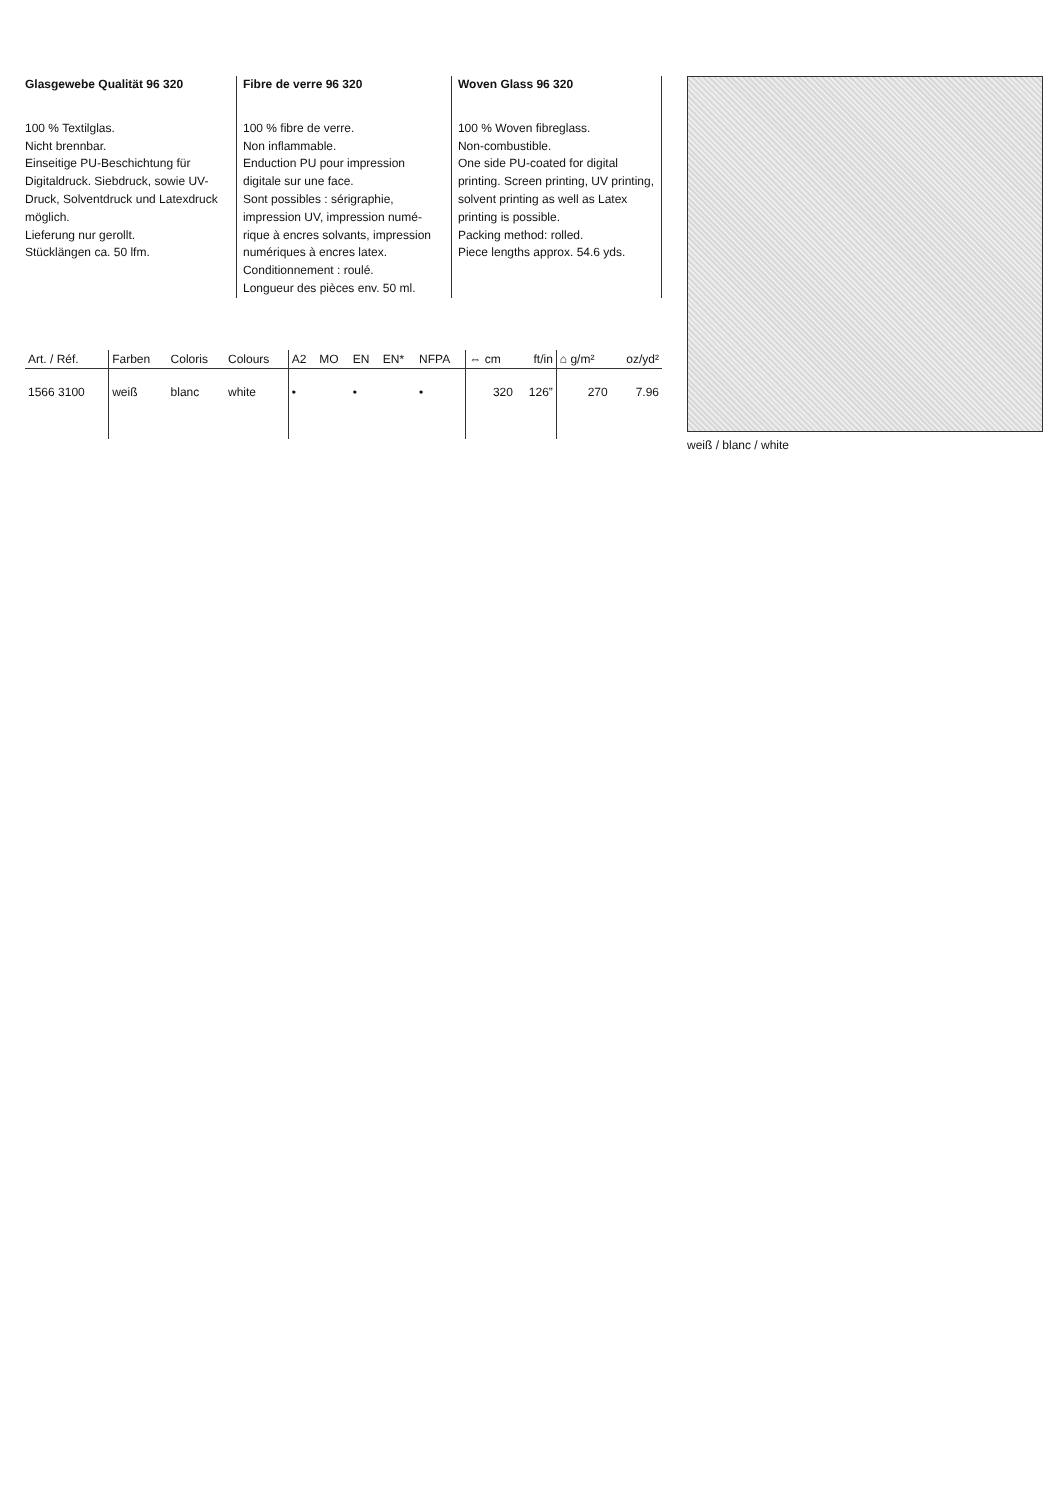Glasgewebe Qualität 96 320
100 % Textilglas.
Nicht brennbar.
Einseitige PU-Beschichtung für Digitaldruck. Siebdruck, sowie UV-Druck, Solventdruck und Latexdruck möglich.
Lieferung nur gerollt.
Stücklängen ca. 50 lfm.
Fibre de verre 96 320
100 % fibre de verre.
Non inflammable.
Enduction PU pour impression digitale sur une face.
Sont possibles : sérigraphie, impression UV, impression numé-rique à encres solvants, impression numériques à encres latex.
Conditionnement : roulé.
Longueur des pièces env. 50 ml.
Woven Glass 96 320
100 % Woven fibreglass.
Non-combustible.
One side PU-coated for digital printing. Screen printing, UV printing, solvent printing as well as Latex printing is possible.
Packing method: rolled.
Piece lengths approx. 54.6 yds.
| Art. / Réf. | Farben | Coloris | Colours | A2 | MO | EN | EN* | NFPA | ⇔ cm | ft/in | ⌂ g/m² | oz/yd² |
| --- | --- | --- | --- | --- | --- | --- | --- | --- | --- | --- | --- | --- |
| 1566 3100 | weiß | blanc | white | • | | • | | • | 320 | 126” | 270 | 7.96 |
weiß / blanc / white